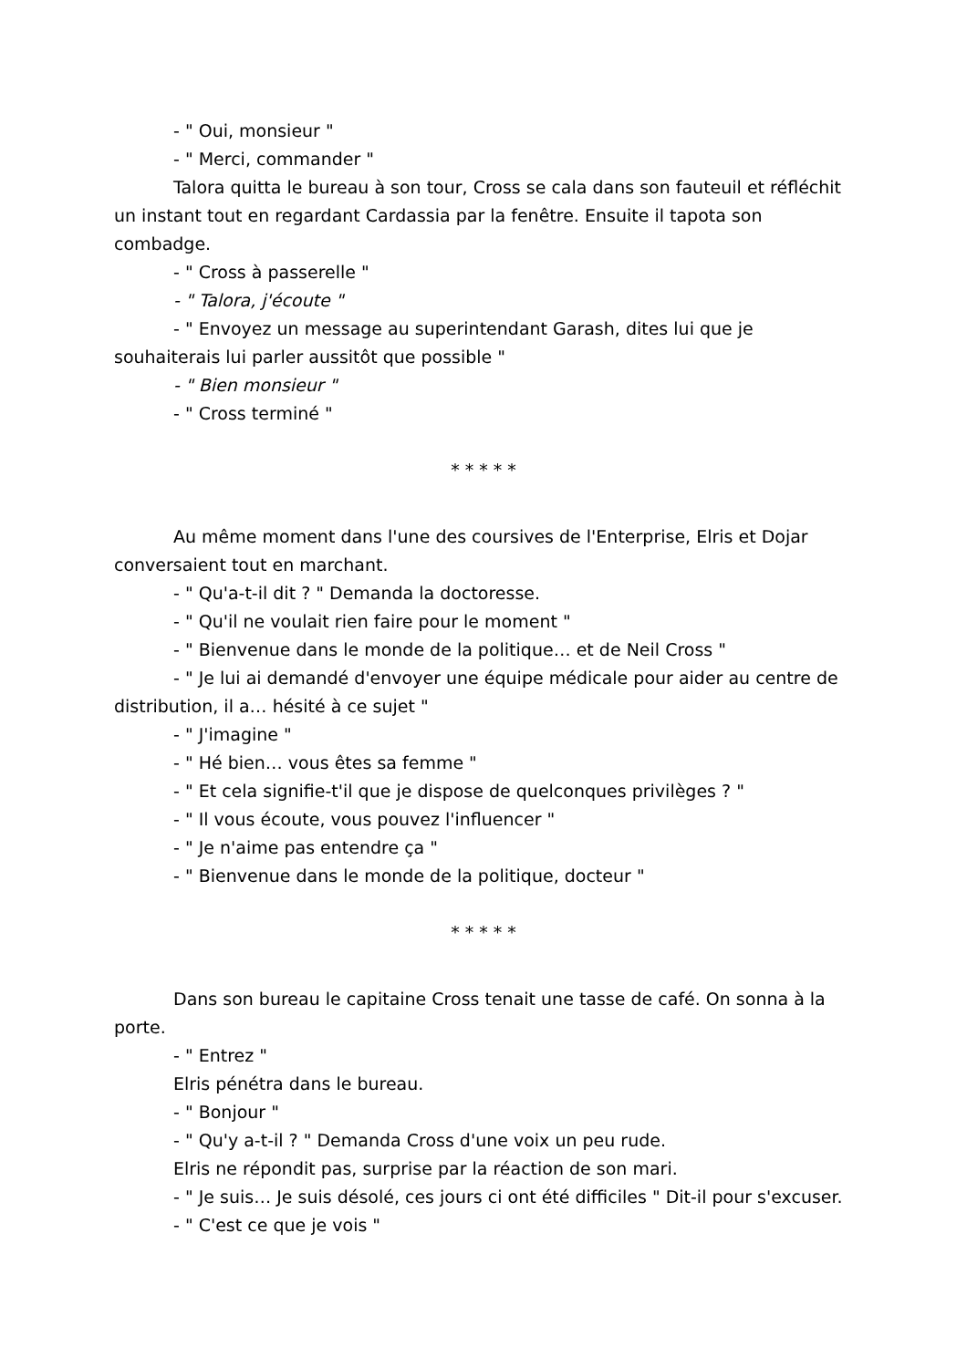- " Oui, monsieur "
- " Merci, commander "
Talora quitta le bureau à son tour, Cross se cala dans son fauteuil et réfléchit un instant tout en regardant Cardassia par la fenêtre. Ensuite il tapota son combadge.
- " Cross à passerelle "
- " Talora, j'écoute "
- " Envoyez un message au superintendant Garash, dites lui que je souhaiterais lui parler aussitôt que possible "
- " Bien monsieur "
- " Cross terminé "
* * * * *
Au même moment dans l'une des coursives de l'Enterprise, Elris et Dojar conversaient tout en marchant.
- " Qu'a-t-il dit ? " Demanda la doctoresse.
- " Qu'il ne voulait rien faire pour le moment "
- " Bienvenue dans le monde de la politique… et de Neil Cross "
- " Je lui ai demandé d'envoyer une équipe médicale pour aider au centre de distribution, il a… hésité à ce sujet "
- " J'imagine "
- " Hé bien… vous êtes sa femme "
- " Et cela signifie-t'il que je dispose de quelconques privilèges ? "
- " Il vous écoute, vous pouvez l'influencer "
- " Je n'aime pas entendre ça "
- " Bienvenue dans le monde de la politique, docteur "
* * * * *
Dans son bureau le capitaine Cross tenait une tasse de café. On sonna à la porte.
- " Entrez "
Elris pénétra dans le bureau.
- " Bonjour "
- " Qu'y a-t-il ? " Demanda Cross d'une voix un peu rude.
Elris ne répondit pas, surprise par la réaction de son mari.
- " Je suis… Je suis désolé, ces jours ci ont été difficiles " Dit-il pour s'excuser.
- " C'est ce que je vois "